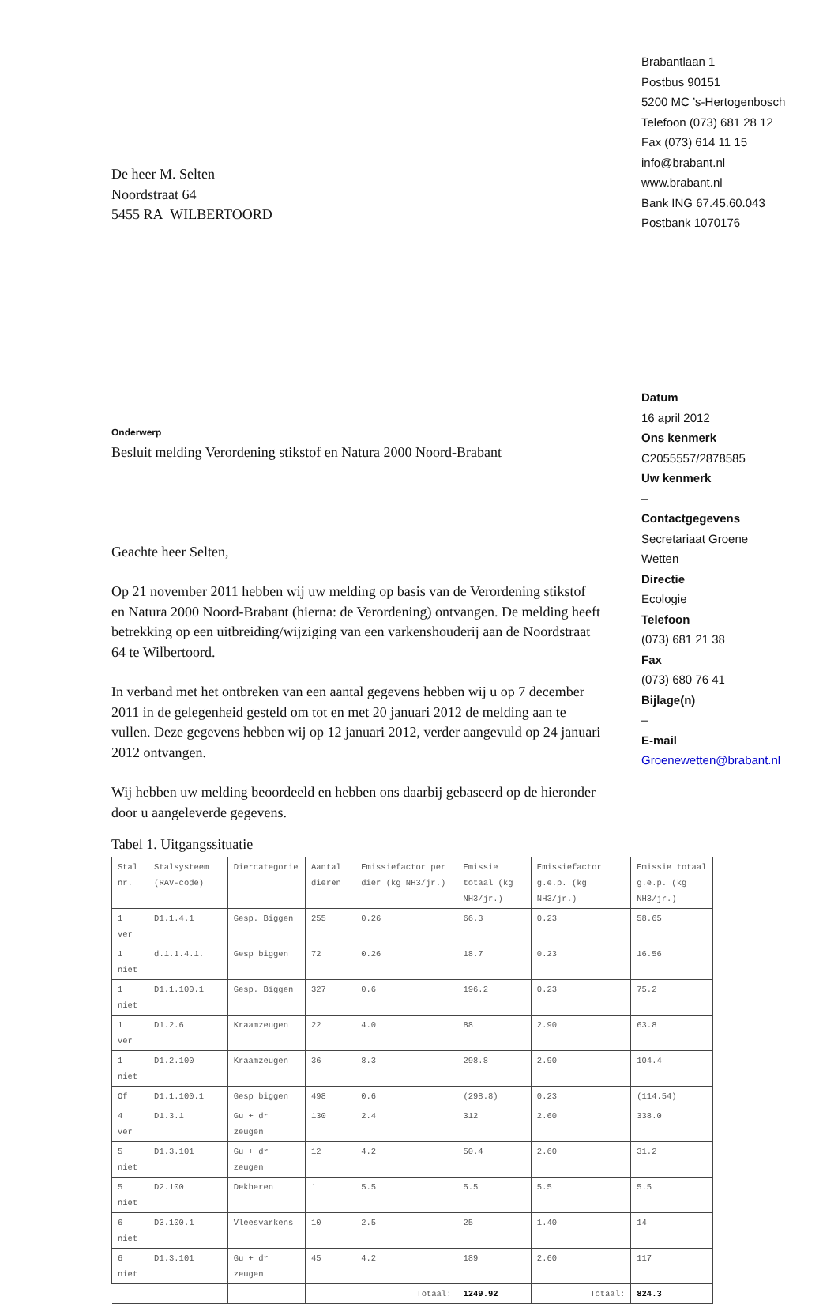Brabantlaan 1
Postbus 90151
5200 MC ’s-Hertogenbosch
Telefoon (073) 681 28 12
Fax (073) 614 11 15
info@brabant.nl
www.brabant.nl
Bank ING 67.45.60.043
Postbank 1070176
Datum
16 april 2012
Ons kenmerk
C2055557/2878585
Uw kenmerk
–
Contactgegevens
Secretariaat Groene
Wetten
Directie
Ecologie
Telefoon
(073) 681 21 38
Fax
(073) 680 76 41
Bijlage(n)
–
E-mail
Groenewetten@brabant.nl
De heer M. Selten
Noordstraat 64
5455 RA WILBERTOORD
Onderwerp
Besluit melding Verordening stikstof en Natura 2000 Noord-Brabant
Geachte heer Selten,
Op 21 november 2011 hebben wij uw melding op basis van de Verordening stikstof en Natura 2000 Noord-Brabant (hierna: de Verordening) ontvangen. De melding heeft betrekking op een uitbreiding/wijziging van een varkenshouderij aan de Noordstraat 64 te Wilbertoord.
In verband met het ontbreken van een aantal gegevens hebben wij u op 7 december 2011 in de gelegenheid gesteld om tot en met 20 januari 2012 de melding aan te vullen. Deze gegevens hebben wij op 12 januari 2012, verder aangevuld op 24 januari 2012 ontvangen.
Wij hebben uw melding beoordeeld en hebben ons daarbij gebaseerd op de hieronder door u aangeleverde gegevens.
Tabel 1. Uitgangssituatie
| Stal nr. | Stalsysteem (RAV-code) | Diercategorie | Aantal dieren | Emissiefactor per dier (kg NH3/jr.) | Emissie totaal (kg NH3/jr.) | Emissiefactor g.e.p. (kg NH3/jr.) | Emissie totaal g.e.p. (kg NH3/jr.) |
| --- | --- | --- | --- | --- | --- | --- | --- |
| 1 ver | D1.1.4.1 | Gesp. Biggen | 255 | 0.26 | 66.3 | 0.23 | 58.65 |
| 1 niet | d.1.1.4.1. | Gesp biggen | 72 | 0.26 | 18.7 | 0.23 | 16.56 |
| 1 niet | D1.1.100.1 | Gesp. Biggen | 327 | 0.6 | 196.2 | 0.23 | 75.2 |
| 1 ver | D1.2.6 | Kraamzeugen | 22 | 4.0 | 88 | 2.90 | 63.8 |
| 1 niet | D1.2.100 | Kraamzeugen | 36 | 8.3 | 298.8 | 2.90 | 104.4 |
| Of | D1.1.100.1 | Gesp biggen | 498 | 0.6 | (298.8) | 0.23 | (114.54) |
| 4 ver | D1.3.1 | Gu + dr zeugen | 130 | 2.4 | 312 | 2.60 | 338.0 |
| 5 niet | D1.3.101 | Gu + dr zeugen | 12 | 4.2 | 50.4 | 2.60 | 31.2 |
| 5 niet | D2.100 | Dekberen | 1 | 5.5 | 5.5 | 5.5 | 5.5 |
| 6 niet | D3.100.1 | Vleesvarkens | 10 | 2.5 | 25 | 1.40 | 14 |
| 6 niet | D1.3.101 | Gu + dr zeugen | 45 | 4.2 | 189 | 2.60 | 117 |
| | | | | Totaal: | 1249.92 | Totaal: | 824.3 |